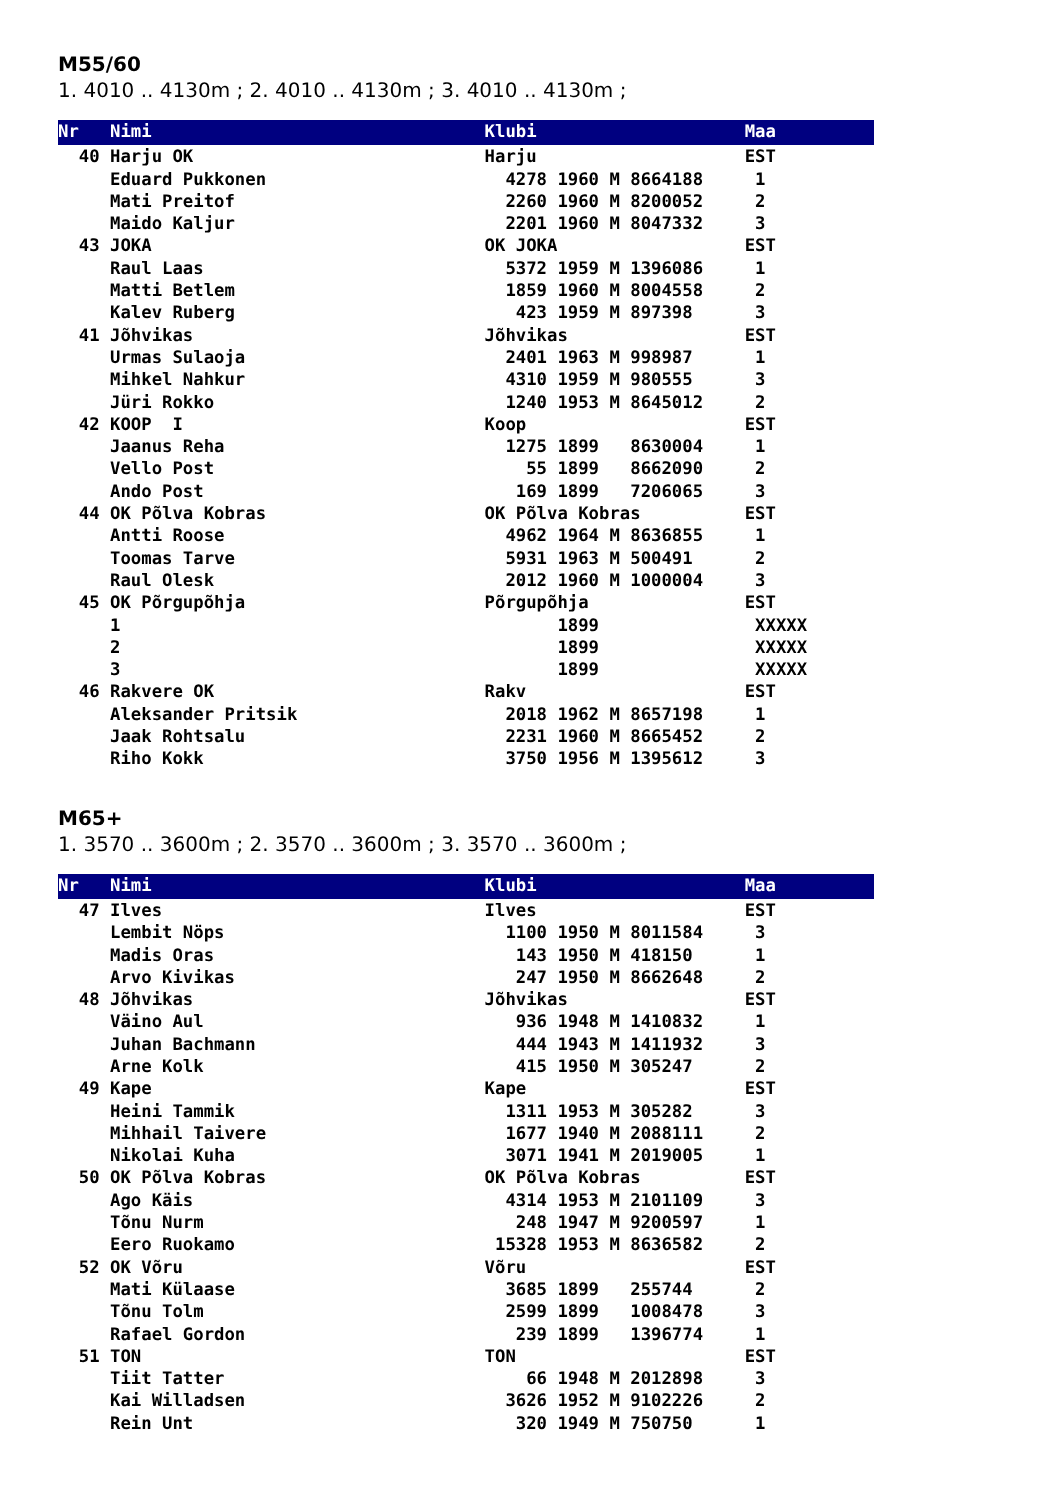M55/60
1. 4010 .. 4130m ; 2. 4010 .. 4130m ; 3. 4010 .. 4130m ;
Nr   Nimi                                Klubi                    Maa
  40 Harju OK                            Harju                    EST
     Eduard Pukkonen                       4278 1960 M 8664188     1
     Mati Preitof                          2260 1960 M 8200052     2
     Maido Kaljur                          2201 1960 M 8047332     3
  43 JOKA                                OK JOKA                  EST
     Raul Laas                             5372 1959 M 1396086     1
     Matti Betlem                          1859 1960 M 8004558     2
     Kalev Ruberg                           423 1959 M 897398      3
  41 Jõhvikas                            Jõhvikas                 EST
     Urmas Sulaoja                         2401 1963 M 998987      1
     Mihkel Nahkur                         4310 1959 M 980555      3
     Jüri Rokko                            1240 1953 M 8645012     2
  42 KOOP  I                             Koop                     EST
     Jaanus Reha                           1275 1899   8630004     1
     Vello Post                              55 1899   8662090     2
     Ando Post                              169 1899   7206065     3
  44 OK Põlva Kobras                     OK Põlva Kobras          EST
     Antti Roose                           4962 1964 M 8636855     1
     Toomas Tarve                          5931 1963 M 500491      2
     Raul Olesk                            2012 1960 M 1000004     3
  45 OK Põrgupõhja                       Põrgupõhja               EST
     1                                          1899               XXXXX
     2                                          1899               XXXXX
     3                                          1899               XXXXX
  46 Rakvere OK                          Rakv                     EST
     Aleksander Pritsik                    2018 1962 M 8657198     1
     Jaak Rohtsalu                         2231 1960 M 8665452     2
     Riho Kokk                             3750 1956 M 1395612     3
M65+
1. 3570 .. 3600m ; 2. 3570 .. 3600m ; 3. 3570 .. 3600m ;
Nr   Nimi                                Klubi                    Maa
  47 Ilves                               Ilves                    EST
     Lembit Nöps                           1100 1950 M 8011584     3
     Madis Oras                             143 1950 M 418150      1
     Arvo Kivikas                           247 1950 M 8662648     2
  48 Jõhvikas                            Jõhvikas                 EST
     Väino Aul                              936 1948 M 1410832     1
     Juhan Bachmann                         444 1943 M 1411932     3
     Arne Kolk                              415 1950 M 305247      2
  49 Kape                                Kape                     EST
     Heini Tammik                          1311 1953 M 305282      3
     Mihhail Taivere                       1677 1940 M 2088111     2
     Nikolai Kuha                          3071 1941 M 2019005     1
  50 OK Põlva Kobras                     OK Põlva Kobras          EST
     Ago Käis                              4314 1953 M 2101109     3
     Tõnu Nurm                              248 1947 M 9200597     1
     Eero Ruokamo                         15328 1953 M 8636582     2
  52 OK Võru                             Võru                     EST
     Mati Külaase                          3685 1899   255744      2
     Tõnu Tolm                             2599 1899   1008478     3
     Rafael Gordon                          239 1899   1396774     1
  51 TON                                 TON                      EST
     Tiit Tatter                             66 1948 M 2012898     3
     Kai Willadsen                         3626 1952 M 9102226     2
     Rein Unt                               320 1949 M 750750      1